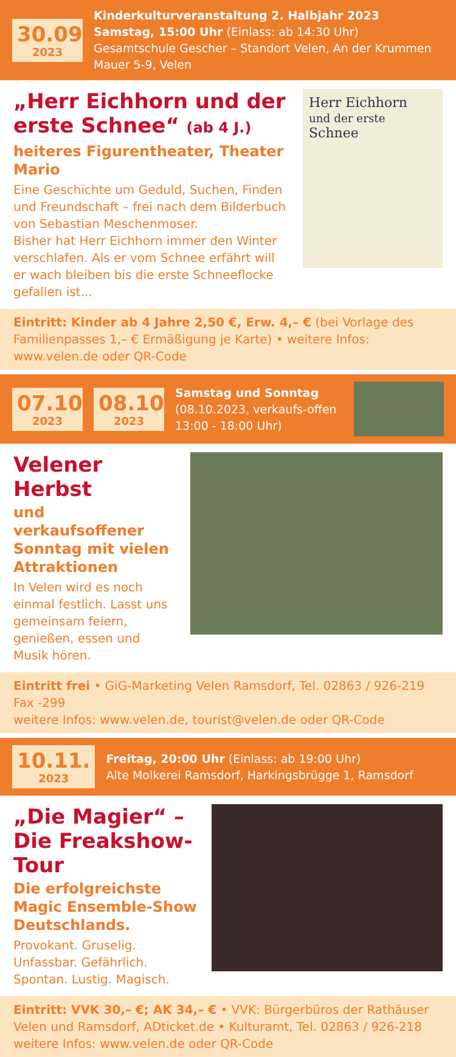30.09.
2023
Kinderkulturveranstaltung 2. Halbjahr 2023
Samstag, 15:00 Uhr (Einlass: ab 14:30 Uhr)
Gesamtschule Gescher – Standort Velen, An der Krummen Mauer 5-9, Velen
„Herr Eichhorn und der erste Schnee“ (ab 4 J.)
heiteres Figurentheater, Theater Mario
Eine Geschichte um Geduld, Suchen, Finden und Freundschaft – frei nach dem Bilderbuch von Sebastian Meschenmoser.
Bisher hat Herr Eichhorn immer den Winter verschlafen. Als er vom Schnee erfährt will er wach bleiben bis die erste Schneeflocke gefallen ist...
Herr Eichhorn
und der erste Schnee
Eintritt: Kinder ab 4 Jahre 2,50 €, Erw. 4,– € (bei Vorlage des Familienpasses 1,– € Ermäßigung je Karte) • weitere Infos: www.velen.de oder QR-Code
07.10.
2023
08.10.
2023
Samstag und Sonntag
(08.10.2023, verkaufs-offen 13:00 - 18:00 Uhr)
Velener Herbst
und verkaufsoffener Sonntag mit vielen Attraktionen
In Velen wird es noch einmal festlich. Lasst uns gemeinsam feiern, genießen, essen und Musik hören.
Eintritt frei • GiG-Marketing Velen Ramsdorf, Tel. 02863 / 926-219 Fax -299
weitere Infos: www.velen.de, tourist@velen.de oder QR-Code
10.11.
2023
Freitag, 20:00 Uhr (Einlass: ab 19:00 Uhr)
Alte Molkerei Ramsdorf, Harkingsbrügge 1, Ramsdorf
„Die Magier“ –
Die Freakshow-Tour
Die erfolgreichste Magic Ensemble-Show Deutschlands.
Provokant. Gruselig. Unfassbar. Gefährlich. Spontan. Lustig. Magisch.
Eintritt: VVK 30,– €; AK 34,– € • VVK: Bürgerbüros der Rathäuser Velen und Ramsdorf, ADticket.de • Kulturamt, Tel. 02863 / 926-218
weitere Infos: www.velen.de oder QR-Code